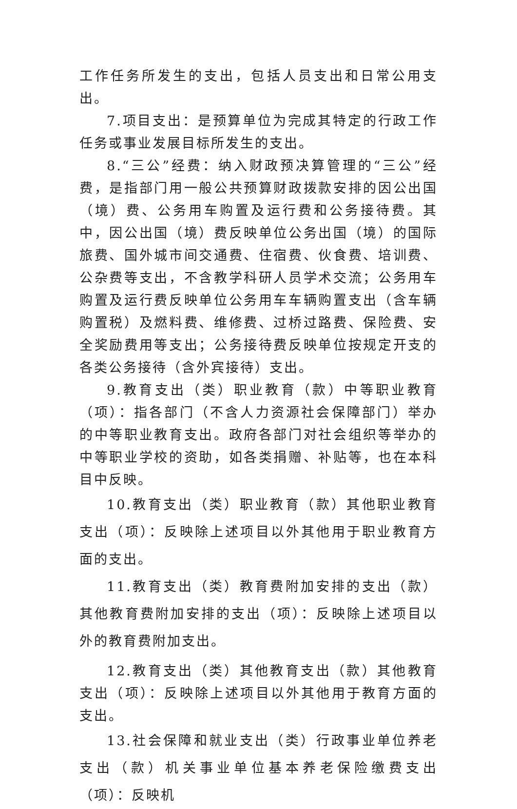工作任务所发生的支出，包括人员支出和日常公用支出。
7.项目支出：是预算单位为完成其特定的行政工作任务或事业发展目标所发生的支出。
8.“三公”经费：纳入财政预决算管理的“三公”经费，是指部门用一般公共预算财政拨款安排的因公出国（境）费、公务用车购置及运行费和公务接待费。其中，因公出国（境）费反映单位公务出国（境）的国际旅费、国外城市间交通费、住宿费、伙食费、培训费、公杂费等支出，不含教学科研人员学术交流；公务用车购置及运行费反映单位公务用车车辆购置支出（含车辆购置税）及燃料费、维修费、过桥过路费、保险费、安全奖励费用等支出；公务接待费反映单位按规定开支的各类公务接待（含外宾接待）支出。
9.教育支出（类）职业教育（款）中等职业教育（项）：指各部门（不含人力资源社会保障部门）举办的中等职业教育支出。政府各部门对社会组织等举办的中等职业学校的资助，如各类捐赠、补贴等，也在本科目中反映。
10.教育支出（类）职业教育（款）其他职业教育支出（项）：反映除上述项目以外其他用于职业教育方面的支出。
11.教育支出（类）教育费附加安排的支出（款）其他教育费附加安排的支出（项）：反映除上述项目以外的教育费附加支出。
12.教育支出（类）其他教育支出（款）其他教育支出（项）：反映除上述项目以外其他用于教育方面的支出。
13.社会保障和就业支出（类）行政事业单位养老支出（款）机关事业单位基本养老保险缴费支出（项）：反映机